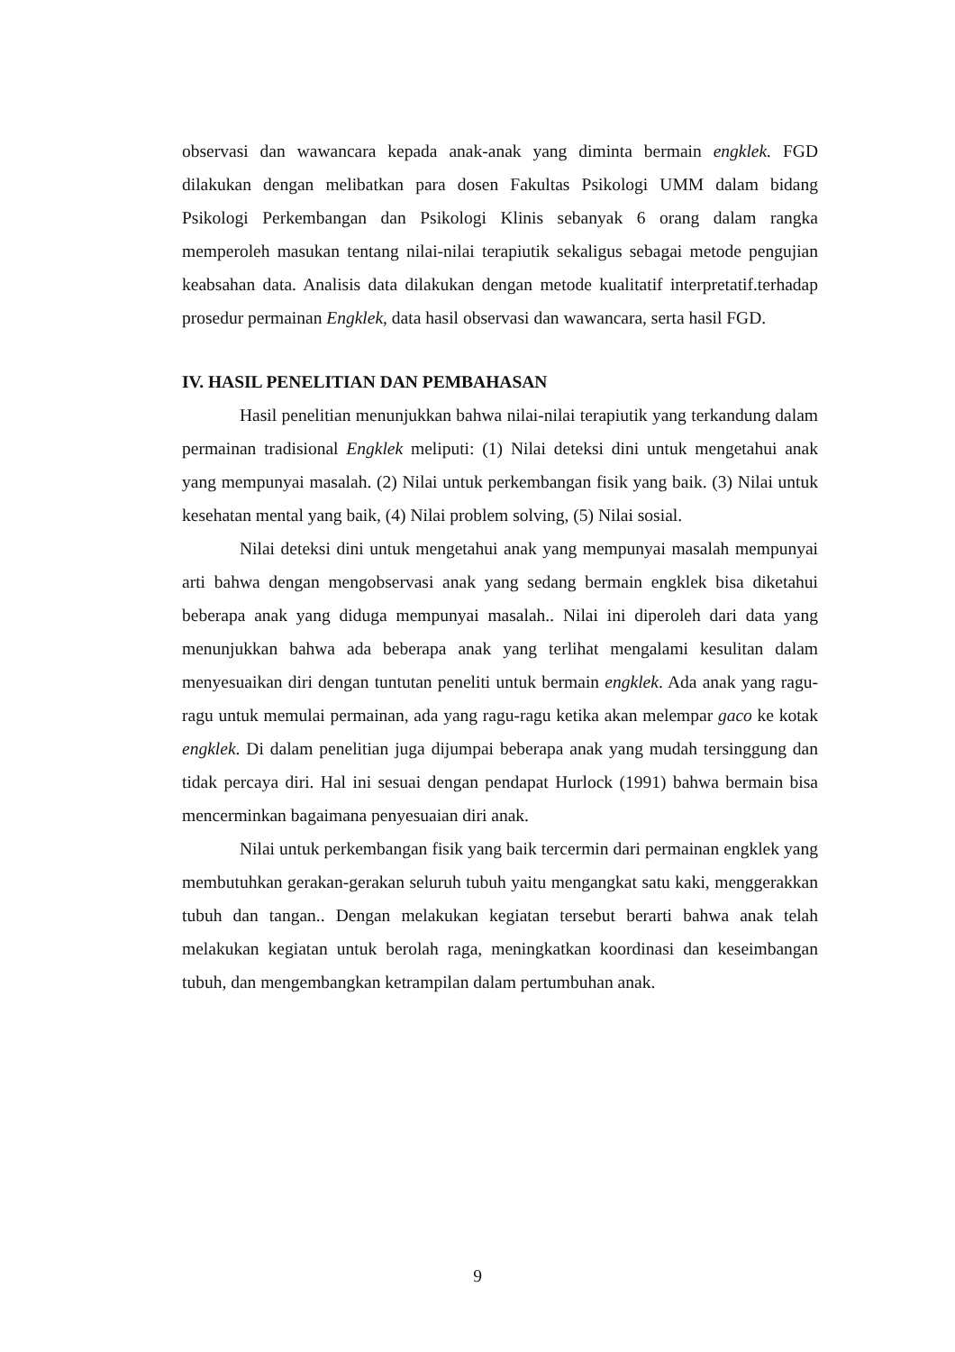observasi dan wawancara kepada anak-anak yang diminta bermain engklek. FGD dilakukan dengan melibatkan para dosen Fakultas Psikologi UMM dalam bidang Psikologi Perkembangan dan Psikologi Klinis sebanyak 6 orang dalam rangka memperoleh masukan tentang nilai-nilai terapiutik sekaligus sebagai metode pengujian keabsahan data. Analisis data dilakukan dengan metode kualitatif interpretatif.terhadap prosedur permainan Engklek, data hasil observasi dan wawancara, serta hasil FGD.
IV. HASIL PENELITIAN DAN PEMBAHASAN
Hasil penelitian menunjukkan bahwa nilai-nilai terapiutik yang terkandung dalam permainan tradisional Engklek meliputi: (1) Nilai deteksi dini untuk mengetahui anak yang mempunyai masalah. (2) Nilai untuk perkembangan fisik yang baik. (3) Nilai untuk kesehatan mental yang baik, (4) Nilai problem solving, (5) Nilai sosial.
Nilai deteksi dini untuk mengetahui anak yang mempunyai masalah mempunyai arti bahwa dengan mengobservasi anak yang sedang bermain engklek bisa diketahui beberapa anak yang diduga mempunyai masalah.. Nilai ini diperoleh dari data yang menunjukkan bahwa ada beberapa anak yang terlihat mengalami kesulitan dalam menyesuaikan diri dengan tuntutan peneliti untuk bermain engklek. Ada anak yang ragu-ragu untuk memulai permainan, ada yang ragu-ragu ketika akan melempar gaco ke kotak engklek. Di dalam penelitian juga dijumpai beberapa anak yang mudah tersinggung dan tidak percaya diri. Hal ini sesuai dengan pendapat Hurlock (1991) bahwa bermain bisa mencerminkan bagaimana penyesuaian diri anak.
Nilai untuk perkembangan fisik yang baik tercermin dari permainan engklek yang membutuhkan gerakan-gerakan seluruh tubuh yaitu mengangkat satu kaki, menggerakkan tubuh dan tangan.. Dengan melakukan kegiatan tersebut berarti bahwa anak telah melakukan kegiatan untuk berolah raga, meningkatkan koordinasi dan keseimbangan tubuh, dan mengembangkan ketrampilan dalam pertumbuhan anak.
9